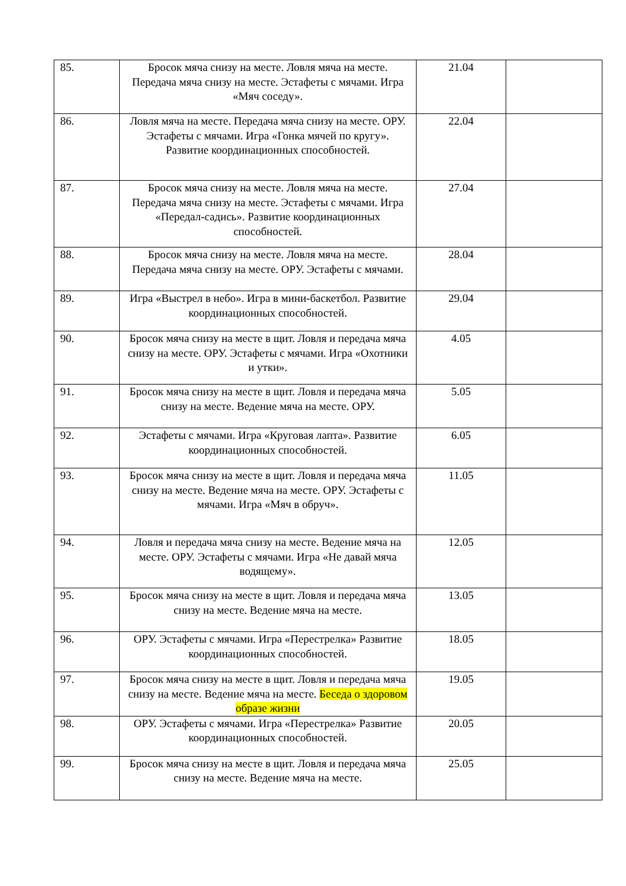| 85. | Бросок мяча снизу на месте. Ловля мяча на месте. Передача мяча снизу на месте. Эстафеты с мячами. Игра «Мяч соседу». | 21.04 | |
| 86. | Ловля мяча на месте. Передача мяча снизу на месте. ОРУ. Эстафеты с мячами. Игра «Гонка мячей по кругу». Развитие координационных способностей. | 22.04 | |
| 87. | Бросок мяча снизу на месте. Ловля мяча на месте. Передача мяча снизу на месте. Эстафеты с мячами. Игра «Передал-садись». Развитие координационных способностей. | 27.04 | |
| 88. | Бросок мяча снизу на месте. Ловля мяча на месте. Передача мяча снизу на месте. ОРУ. Эстафеты с мячами. | 28.04 | |
| 89. | Игра «Выстрел в небо». Игра в мини-баскетбол. Развитие координационных способностей. | 29.04 | |
| 90. | Бросок мяча снизу на месте в щит. Ловля и передача мяча снизу на месте. ОРУ. Эстафеты с мячами. Игра «Охотники и утки». | 4.05 | |
| 91. | Бросок мяча снизу на месте в щит. Ловля и передача мяча снизу на месте. Ведение мяча на месте. ОРУ. | 5.05 | |
| 92. | Эстафеты с мячами. Игра «Круговая лапта». Развитие координационных способностей. | 6.05 | |
| 93. | Бросок мяча снизу на месте в щит. Ловля и передача мяча снизу на месте. Ведение мяча на месте. ОРУ. Эстафеты с мячами. Игра «Мяч в обруч». | 11.05 | |
| 94. | Ловля и передача мяча снизу на месте. Ведение мяча на месте. ОРУ. Эстафеты с мячами. Игра «Не давай мяча водящему». | 12.05 | |
| 95. | Бросок мяча снизу на месте в щит. Ловля и передача мяча снизу на месте. Ведение мяча на месте. | 13.05 | |
| 96. | ОРУ. Эстафеты с мячами. Игра «Перестрелка» Развитие координационных способностей. | 18.05 | |
| 97. | Бросок мяча снизу на месте в щит. Ловля и передача мяча снизу на месте. Ведение мяча на месте. Беседа о здоровом образе жизни | 19.05 | |
| 98. | ОРУ. Эстафеты с мячами. Игра «Перестрелка» Развитие координационных способностей. | 20.05 | |
| 99. | Бросок мяча снизу на месте в щит. Ловля и передача мяча снизу на месте. Ведение мяча на месте. | 25.05 | |